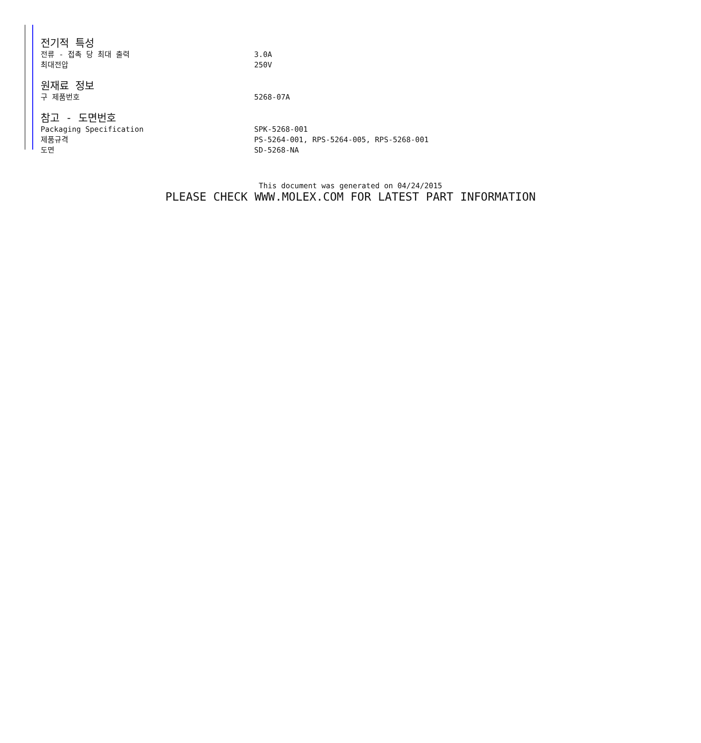전기적 특성
| 전류 - 접촉 당 최대 출력 | 3.0A |
| 최대전압 | 250V |
원재료 정보
| 구 제품번호 | 5268-07A |
참고 - 도면번호
| Packaging Specification | SPK-5268-001 |
| 제품규격 | PS-5264-001, RPS-5264-005, RPS-5268-001 |
| 도면 | SD-5268-NA |
This document was generated on 04/24/2015
PLEASE CHECK WWW.MOLEX.COM FOR LATEST PART INFORMATION